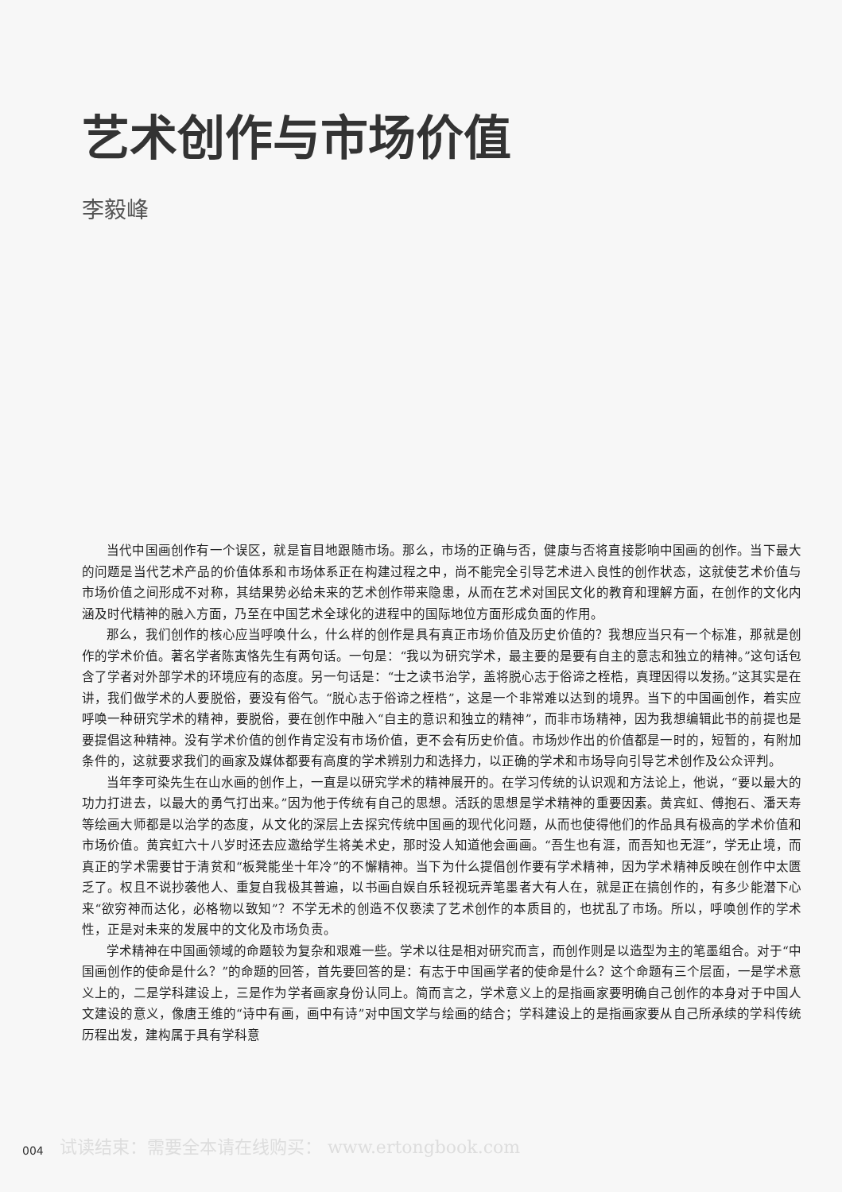艺术创作与市场价值
李毅峰
当代中国画创作有一个误区，就是盲目地跟随市场。那么，市场的正确与否，健康与否将直接影响中国画的创作。当下最大的问题是当代艺术产品的价值体系和市场体系正在构建过程之中，尚不能完全引导艺术进入良性的创作状态，这就使艺术价值与市场价值之间形成不对称，其结果势必给未来的艺术创作带来隐患，从而在艺术对国民文化的教育和理解方面，在创作的文化内涵及时代精神的融入方面，乃至在中国艺术全球化的进程中的国际地位方面形成负面的作用。
那么，我们创作的核心应当呼唤什么，什么样的创作是具有真正市场价值及历史价值的？我想应当只有一个标准，那就是创作的学术价值。著名学者陈寅恪先生有两句话。一句是：“我以为研究学术，最主要的是要有自主的意志和独立的精神。”这句话包含了学者对外部学术的环境应有的态度。另一句话是：“士之读书治学，盖将脱心志于俗谛之桎梏，真理因得以发扬。”这其实是在讲，我们做学术的人要脱俗，要没有俗气。“脱心志于俗谛之桎梏”，这是一个非常难以达到的境界。当下的中国画创作，着实应呼唤一种研究学术的精神，要脱俗，要在创作中融入“自主的意识和独立的精神”，而非市场精神，因为我想编辑此书的前提也是要提倡这种精神。没有学术价值的创作肯定没有市场价值，更不会有历史价值。市场炒作出的价值都是一时的，短暂的，有附加条件的，这就要求我们的画家及媒体都要有高度的学术辨别力和选择力，以正确的学术和市场导向引导艺术创作及公众评判。
当年李可染先生在山水画的创作上，一直是以研究学术的精神展开的。在学习传统的认识观和方法论上，他说，“要以最大的功力打进去，以最大的勇气打出来。”因为他于传统有自己的思想。活跃的思想是学术精神的重要因素。黄宾虹、傅抱石、潘天寿等绘画大师都是以治学的态度，从文化的深层上去探究传统中国画的现代化问题，从而也使得他们的作品具有极高的学术价值和市场价值。黄宾虹六十八岁时还去应邀给学生将美术史，那时没人知道他会画画。“吾生也有涯，而吾知也无涯”，学无止境，而真正的学术需要甘于清贫和“板凳能坐十年冷”的不懈精神。当下为什么提倡创作要有学术精神，因为学术精神反映在创作中太匮乏了。权且不说抄袭他人、重复自我极其普遍，以书画自娱自乐轻视玩弄笔墨者大有人在，就是正在搞创作的，有多少能潜下心来“欲穷神而达化，必格物以致知”？不学无术的创造不仅亵渎了艺术创作的本质目的，也扰乱了市场。所以，呼唤创作的学术性，正是对未来的发展中的文化及市场负责。
学术精神在中国画领域的命题较为复杂和艰难一些。学术以往是相对研究而言，而创作则是以造型为主的笔墨组合。对于“中国画创作的使命是什么？”的命题的回答，首先要回答的是：有志于中国画学者的使命是什么？这个命题有三个层面，一是学术意义上的，二是学科建设上，三是作为学者画家身份认同上。简而言之，学术意义上的是指画家要明确自己创作的本身对于中国人文建设的意义，像唐王维的“诗中有画，画中有诗”对中国文学与绘画的结合；学科建设上的是指画家要从自己所承续的学科传统历程出发，建构属于具有学科意
试读结束：需要全本请在线购买： www.ertongbook.com
004